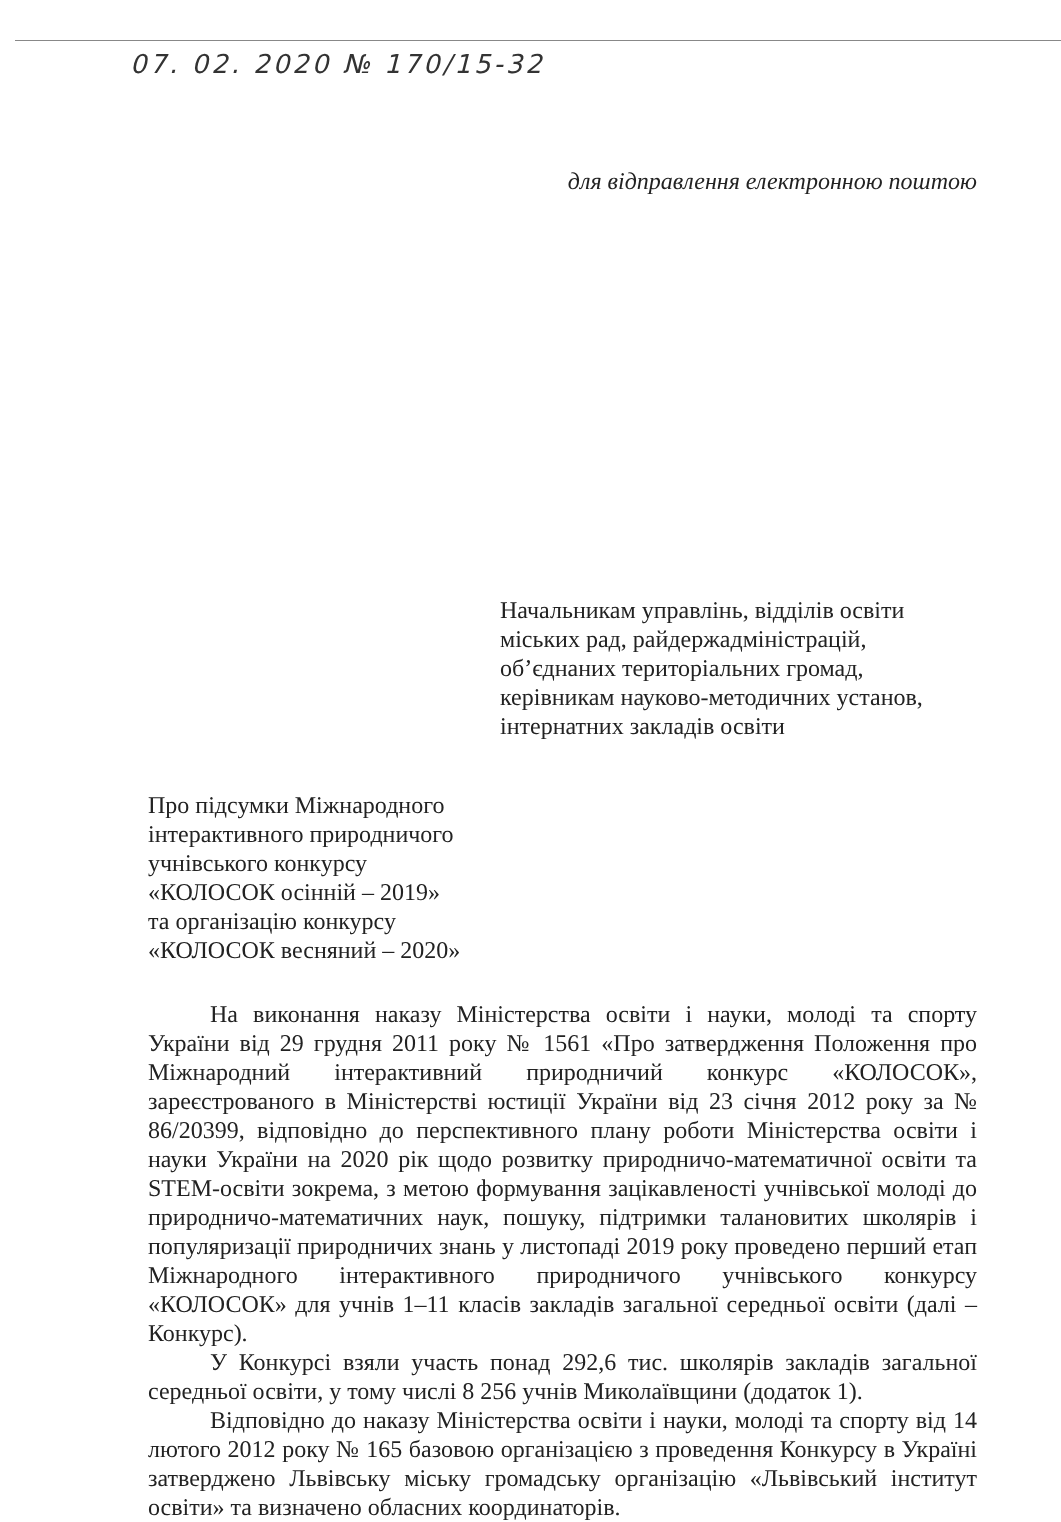07. 02. 2020 № 170/15-32
для відправлення електронною поштою
Начальникам управлінь, відділів освіти
міських рад, райдержадміністрацій,
об’єднаних територіальних громад,
керівникам науково-методичних установ,
інтернатних закладів освіти
Про підсумки Міжнародного
інтерактивного природничого
учнівського конкурсу
«КОЛОСОК осінній – 2019»
та організацію конкурсу
«КОЛОСОК весняний – 2020»
На виконання наказу Міністерства освіти і науки, молоді та спорту України від 29 грудня 2011 року № 1561 «Про затвердження Положення про Міжнародний інтерактивний природничий конкурс «КОЛОСОК», зареєстрованого в Міністерстві юстиції України від 23 січня 2012 року за № 86/20399, відповідно до перспективного плану роботи Міністерства освіти і науки України на 2020 рік щодо розвитку природничо-математичної освіти та STEM-освіти зокрема, з метою формування зацікавленості учнівської молоді до природничо-математичних наук, пошуку, підтримки талановитих школярів і популяризації природничих знань у листопаді 2019 року проведено перший етап Міжнародного інтерактивного природничого учнівського конкурсу «КОЛОСОК» для учнів 1–11 класів закладів загальної середньої освіти (далі – Конкурс).
У Конкурсі взяли участь понад 292,6 тис. школярів закладів загальної середньої освіти, у тому числі 8 256 учнів Миколаївщини (додаток 1).
Відповідно до наказу Міністерства освіти і науки, молоді та спорту від 14 лютого 2012 року № 165 базовою організацією з проведення Конкурсу в Україні затверджено Львівську міську громадську організацію «Львівський інститут освіти» та визначено обласних координаторів.